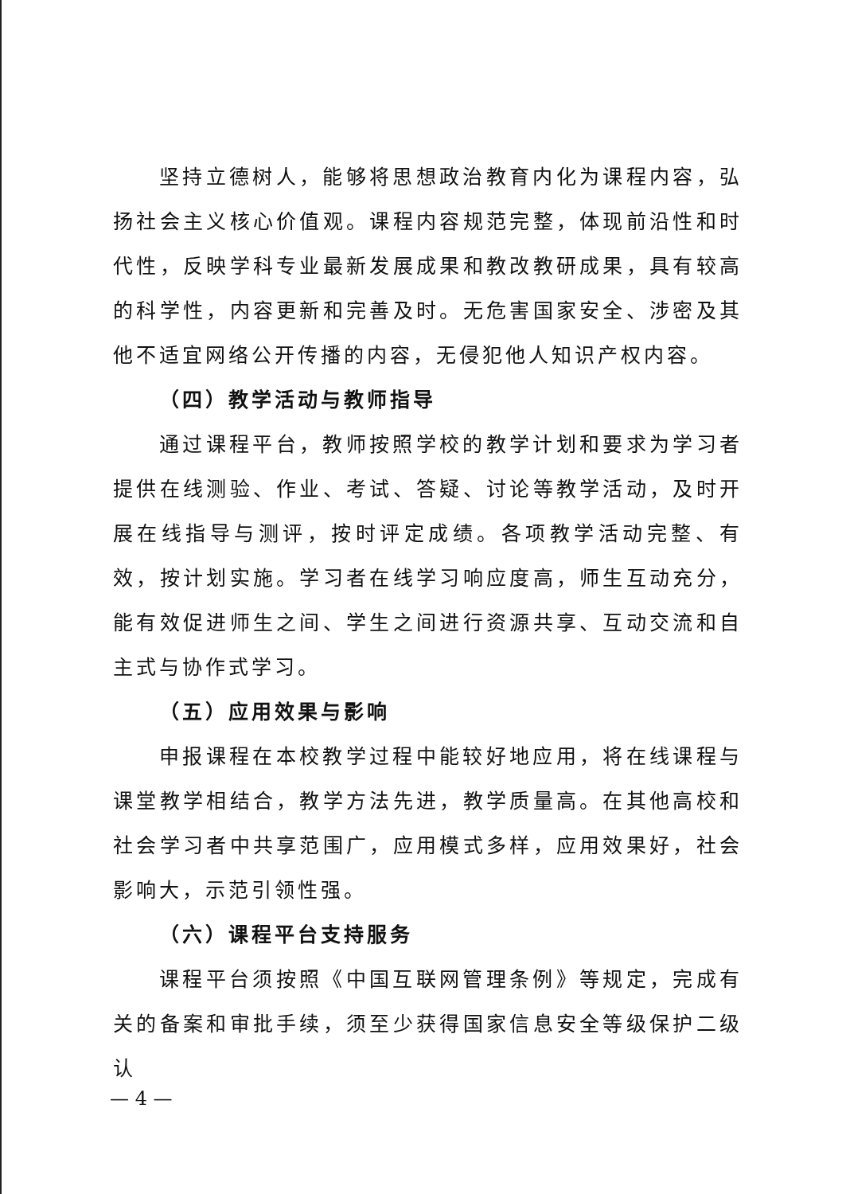坚持立德树人，能够将思想政治教育内化为课程内容，弘扬社会主义核心价值观。课程内容规范完整，体现前沿性和时代性，反映学科专业最新发展成果和教改教研成果，具有较高的科学性，内容更新和完善及时。无危害国家安全、涉密及其他不适宜网络公开传播的内容，无侵犯他人知识产权内容。
（四）教学活动与教师指导
通过课程平台，教师按照学校的教学计划和要求为学习者提供在线测验、作业、考试、答疑、讨论等教学活动，及时开展在线指导与测评，按时评定成绩。各项教学活动完整、有效，按计划实施。学习者在线学习响应度高，师生互动充分，能有效促进师生之间、学生之间进行资源共享、互动交流和自主式与协作式学习。
（五）应用效果与影响
申报课程在本校教学过程中能较好地应用，将在线课程与课堂教学相结合，教学方法先进，教学质量高。在其他高校和社会学习者中共享范围广，应用模式多样，应用效果好，社会影响大，示范引领性强。
（六）课程平台支持服务
课程平台须按照《中国互联网管理条例》等规定，完成有关的备案和审批手续，须至少获得国家信息安全等级保护二级认
— 4 —